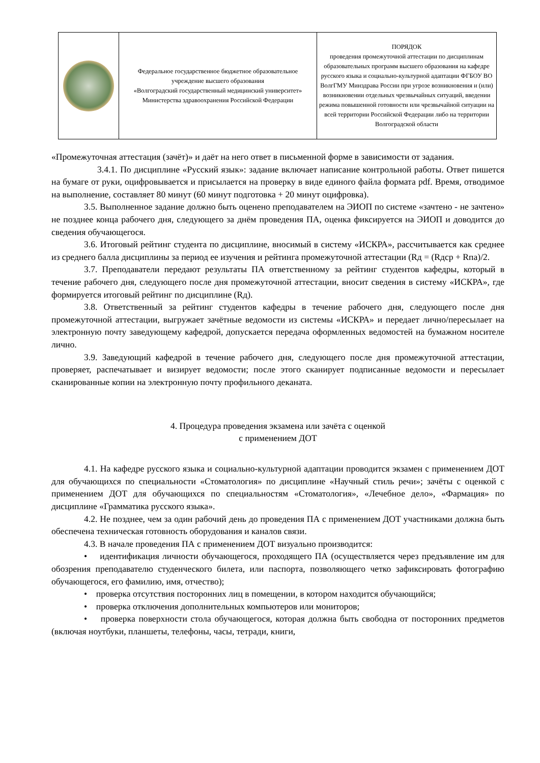| | Федеральное государственное бюджетное образовательное учреждение высшего образования «Волгоградский государственный медицинский университет» Министерства здравоохранения Российской Федерации | ПОРЯДОК проведения промежуточной аттестации по дисциплинам образовательных программ высшего образования на кафедре русского языка и социально-культурной адаптации ФГБОУ ВО ВолгГМУ Минздрава России при угрозе возникновения и (или) возникновении отдельных чрезвычайных ситуаций, введении режима повышенной готовности или чрезвычайной ситуации на всей территории Российской Федерации либо на территории Волгоградской области |
«Промежуточная аттестация (зачёт)» и даёт на него ответ в письменной форме в зависимости от задания.
3.4.1. По дисциплине «Русский язык»: задание включает написание контрольной работы. Ответ пишется на бумаге от руки, оцифровывается и присылается на проверку в виде единого файла формата pdf. Время, отводимое на выполнение, составляет 80 минут (60 минут подготовка + 20 минут оцифровка).
3.5. Выполненное задание должно быть оценено преподавателем на ЭИОП по системе «зачтено - не зачтено» не позднее конца рабочего дня, следующего за днём проведения ПА, оценка фиксируется на ЭИОП и доводится до сведения обучающегося.
3.6. Итоговый рейтинг студента по дисциплине, вносимый в систему «ИСКРА», рассчитывается как среднее из среднего балла дисциплины за период ее изучения и рейтинга промежуточной аттестации (Rд = (Rдср + Rпа)/2.
3.7. Преподаватели передают результаты ПА ответственному за рейтинг студентов кафедры, который в течение рабочего дня, следующего после дня промежуточной аттестации, вносит сведения в систему «ИСКРА», где формируется итоговый рейтинг по дисциплине (Rд).
3.8. Ответственный за рейтинг студентов кафедры в течение рабочего дня, следующего после дня промежуточной аттестации, выгружает зачётные ведомости из системы «ИСКРА» и передает лично/пересылает на электронную почту заведующему кафедрой, допускается передача оформленных ведомостей на бумажном носителе лично.
3.9. Заведующий кафедрой в течение рабочего дня, следующего после дня промежуточной аттестации, проверяет, распечатывает и визирует ведомости; после этого сканирует подписанные ведомости и пересылает сканированные копии на электронную почту профильного деканата.
4. Процедура проведения экзамена или зачёта с оценкой
с применением ДОТ
4.1. На кафедре русского языка и социально-культурной адаптации проводится экзамен с применением ДОТ для обучающихся по специальности «Стоматология» по дисциплине «Научный стиль речи»; зачёты с оценкой с применением ДОТ для обучающихся по специальностям «Стоматология», «Лечебное дело», «Фармация» по дисциплине «Грамматика русского языка».
4.2. Не позднее, чем за один рабочий день до проведения ПА с применением ДОТ участниками должна быть обеспечена техническая готовность оборудования и каналов связи.
4.3. В начале проведения ПА с применением ДОТ визуально производится:
• идентификация личности обучающегося, проходящего ПА (осуществляется через предъявление им для обозрения преподавателю студенческого билета, или паспорта, позволяющего четко зафиксировать фотографию обучающегося, его фамилию, имя, отчество);
• проверка отсутствия посторонних лиц в помещении, в котором находится обучающийся;
• проверка отключения дополнительных компьютеров или мониторов;
• проверка поверхности стола обучающегося, которая должна быть свободна от посторонних предметов (включая ноутбуки, планшеты, телефоны, часы, тетради, книги,